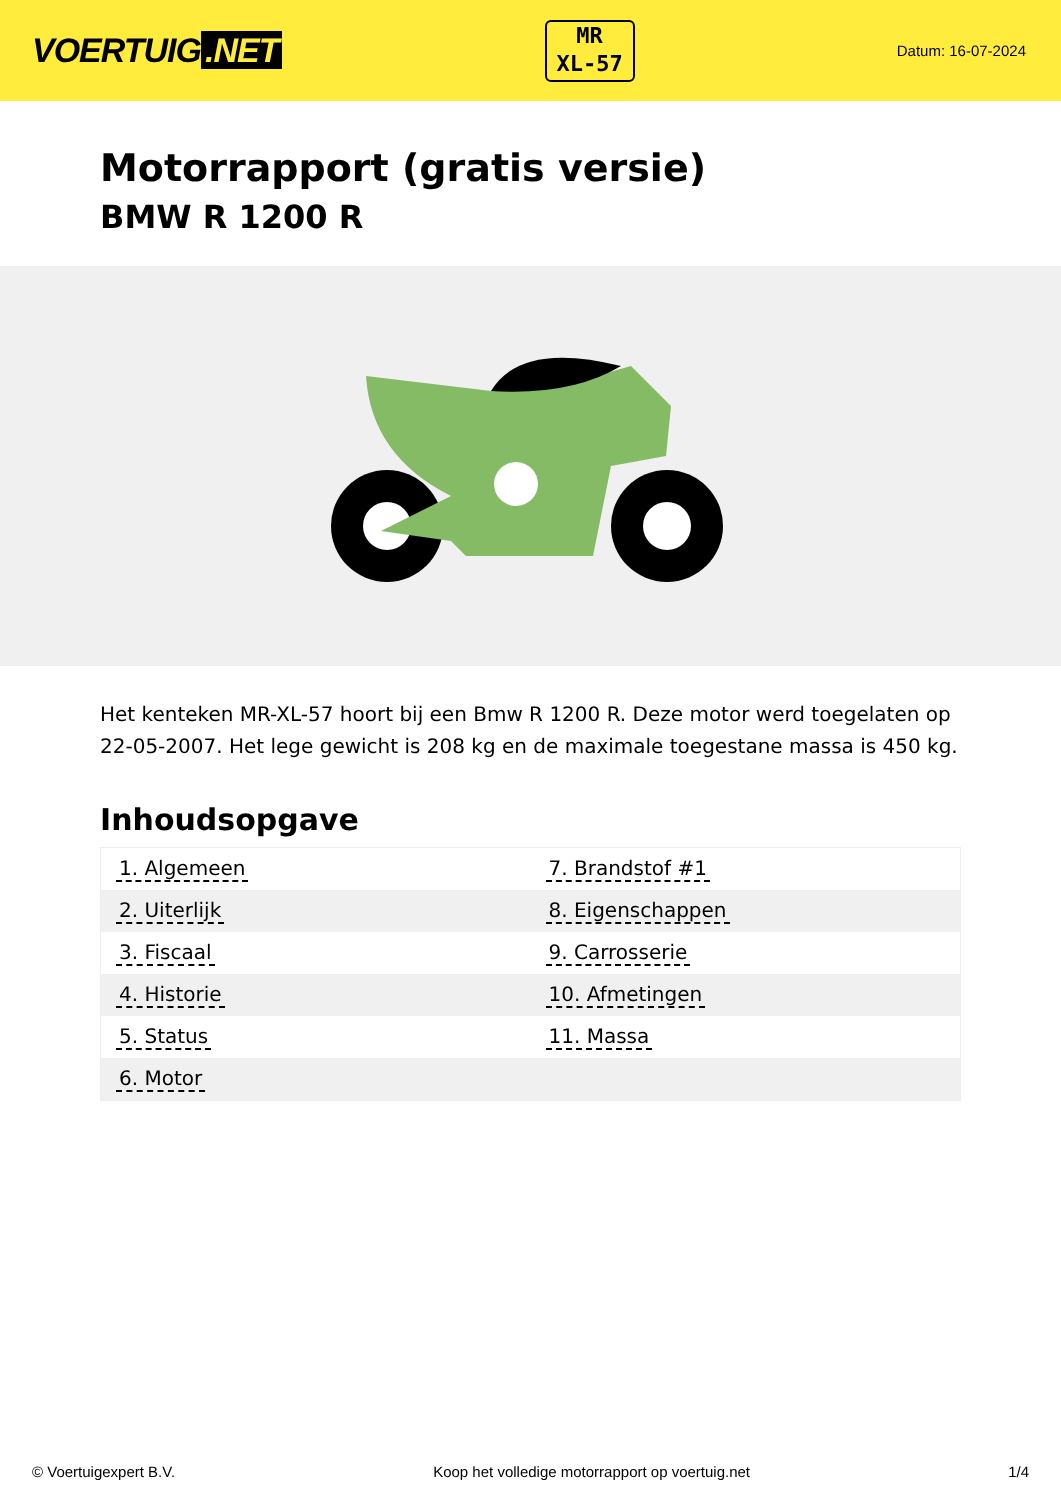VOERTUIG.NET
MR
XL-57
Datum: 16-07-2024
Motorrapport (gratis versie)
BMW R 1200 R
Het kenteken MR-XL-57 hoort bij een Bmw R 1200 R. Deze motor werd toegelaten op 22-05-2007. Het lege gewicht is 208 kg en de maximale toegestane massa is 450 kg.
Inhoudsopgave
| 1. Algemeen | 7. Brandstof #1 |
| 2. Uiterlijk | 8. Eigenschappen |
| 3. Fiscaal | 9. Carrosserie |
| 4. Historie | 10. Afmetingen |
| 5. Status | 11. Massa |
| 6. Motor | |
© Voertuigexpert B.V. Koop het volledige motorrapport op voertuig.net
1/4